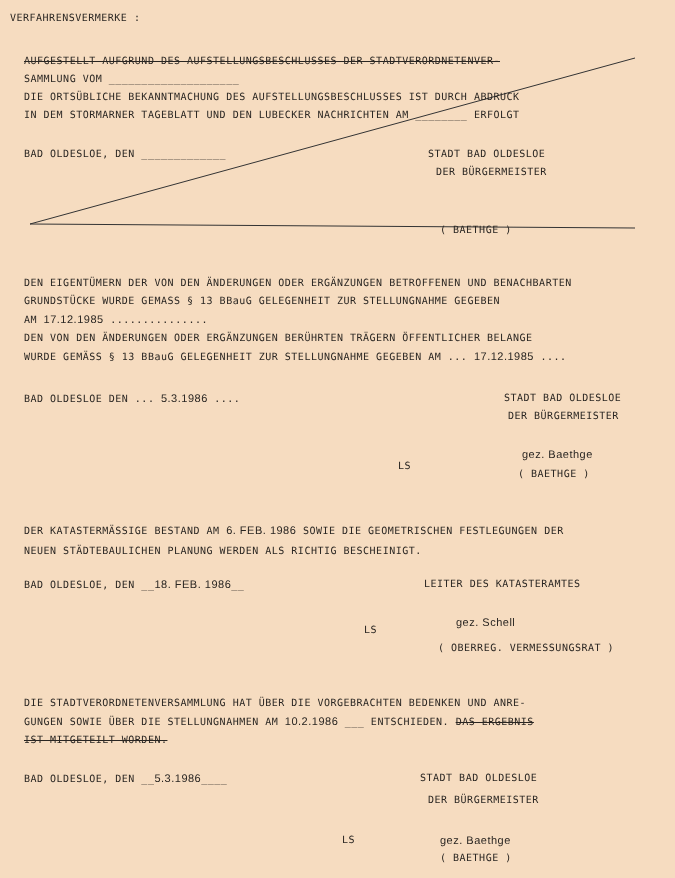VERFAHRENSVERMERKE :
AUFGESTELLT AUFGRUND DES AUFSTELLUNGSBESCHLUSSES DER STADTVERORDNETENVER-
SAMMLUNG VOM ____________________
DIE ORTSÜBLICHE BEKANNTMACHUNG DES AUFSTELLUNGSBESCHLUSSES IST DURCH ABDRUCK
IN DEM STORMARNER TAGEBLATT UND DEN LUBECKER NACHRICHTEN AM ________ ERFOLGT
BAD OLDESLOE, DEN _____________
STADT BAD OLDESLOE
DER BÜRGERMEISTER
( BAETHGE )
DEN EIGENTÜMERN DER VON DEN ÄNDERUNGEN ODER ERGÄNZUNGEN BETROFFENEN UND BENACHBARTEN
GRUNDSTÜCKE WURDE GEMASS § 13 BBauG GELEGENHEIT ZUR STELLUNGNAHME GEGEBEN
AM 17.12.1985 ...............
DEN VON DEN ÄNDERUNGEN ODER ERGÄNZUNGEN BERÜHRTEN TRÄGERN ÖFFENTLICHER BELANGE
WURDE GEMÄSS § 13 BBauG GELEGENHEIT ZUR STELLUNGNAHME GEGEBEN AM ... 17.12.1985 ....
BAD OLDESLOE DEN ... 5.3.1986 ....
STADT BAD OLDESLOE
DER BÜRGERMEISTER
LS
gez. Baethge
( BAETHGE )
DER KATASTERMÄSSIGE BESTAND AM 6. FEB. 1986 SOWIE DIE GEOMETRISCHEN FESTLEGUNGEN DER
NEUEN STÄDTEBAULICHEN PLANUNG WERDEN ALS RICHTIG BESCHEINIGT.
BAD OLDESLOE, DEN __18. FEB. 1986__
LEITER DES KATASTERAMTES
LS
gez. Schell
( OBERREG. VERMESSUNGSRAT )
DIE STADTVERORDNETENVERSAMMLUNG HAT ÜBER DIE VORGEBRACHTEN BEDENKEN UND ANRE-
GUNGEN SOWIE ÜBER DIE STELLUNGNAHMEN AM 10.2.1986 ___ ENTSCHIEDEN. DAS ERGEBNIS
IST MITGETEILT WORDEN.
BAD OLDESLOE, DEN __5.3.1986____
STADT BAD OLDESLOE
DER BÜRGERMEISTER
LS gez. Baethge
( BAETHGE )